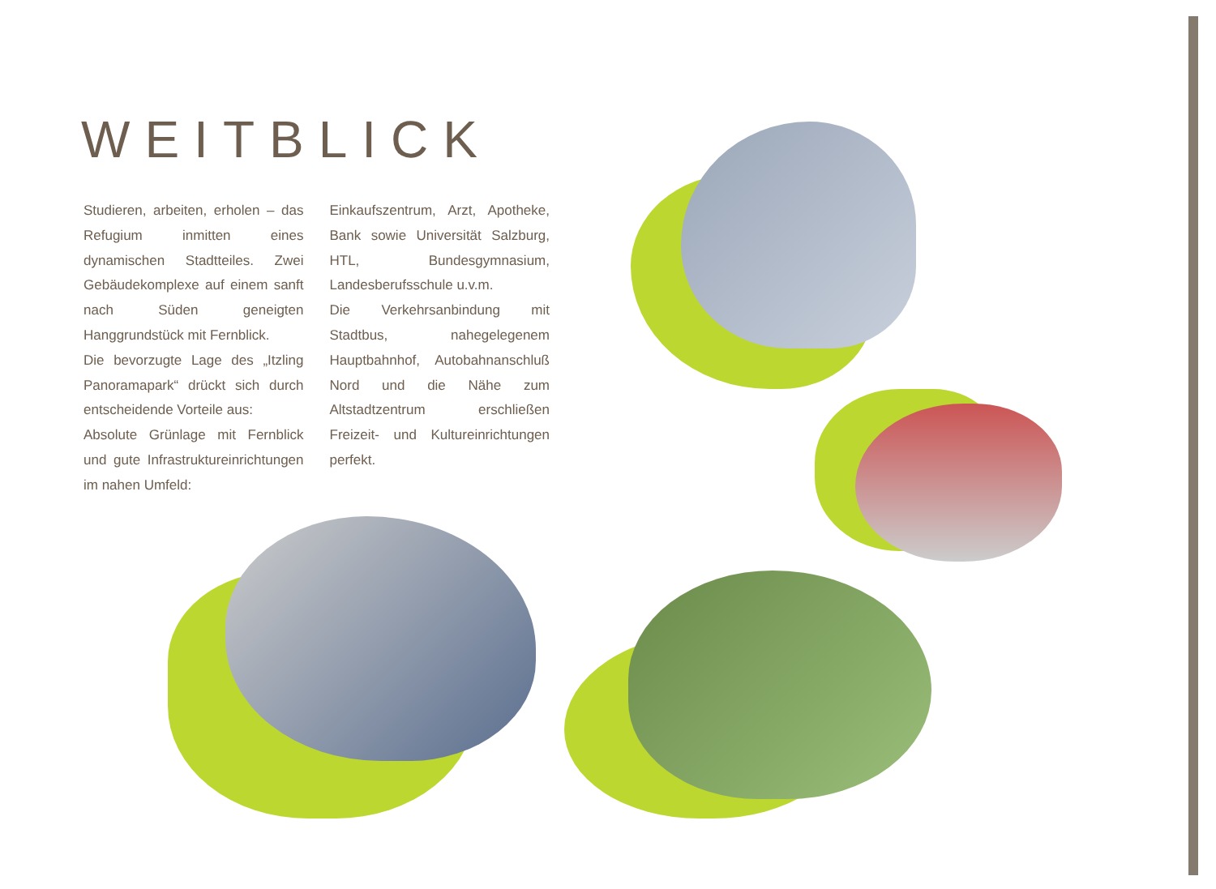WEITBLICK
Studieren, arbeiten, erholen – das Refugium inmitten eines dynamischen Stadtteiles. Zwei Gebäudekomplexe auf einem sanft nach Süden geneigten Hanggrundstück mit Fernblick.
Die bevorzugte Lage des „Itzling Panoramapark“ drückt sich durch entscheidende Vorteile aus:
Absolute Grünlage mit Fernblick und gute Infrastruktureinrichtungen im nahen Umfeld:
Einkaufszentrum, Arzt, Apotheke, Bank sowie Universität Salzburg, HTL, Bundesgymnasium, Landesberufsschule u.v.m.
Die Verkehrsanbindung mit Stadtbus, nahegelegenem Hauptbahnhof, Autobahnanschluß Nord und die Nähe zum Altstadtzentrum erschließen Freizeit- und Kultureinrichtungen perfekt.